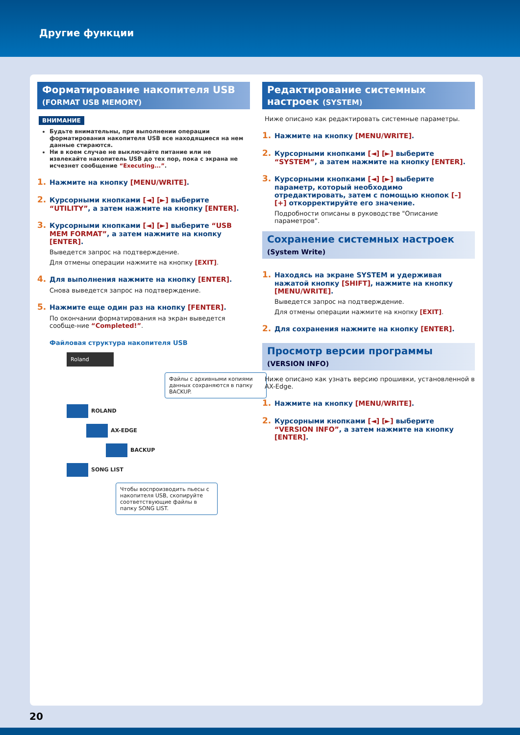Другие функции
Форматирование накопителя USB
(FORMAT USB MEMORY)
ВНИМАНИЕ
Будьте внимательны, при выполнении операции форматирования накопителя USB все находящиеся на нем данные стираются.
Ни в коем случае не выключайте питание или не извлекайте накопитель USB до тех пор, пока с экрана не исчезнет сообщение “Executing...”.
1. Нажмите на кнопку [MENU/WRITE].
2. Курсорными кнопками [◄] [►] выберите “UTILITY”, а затем нажмите на кнопку [ENTER].
3. Курсорными кнопками [◄] [►] выберите “USB MEM FORMAT”, а затем нажмите на кнопку [ENTER].
Выведется запрос на подтверждение.
Для отмены операции нажмите на кнопку [EXIT].
4. Для выполнения нажмите на кнопку [ENTER].
Снова выведется запрос на подтверждение.
5. Нажмите еще один раз на кнопку [FENTER].
По окончании форматирования на экран выведется сообще-ние “Completed!”.
Файловая структура накопителя USB
Roland
Файлы с архивными копиями данных сохраняются в папку BACKUP.
ROLAND
AX-EDGE
BACKUP
SONG LIST
Чтобы воспроизводить пьесы с накопителя USB, скопируйте соответствующие файлы в папку SONG LIST.
Редактирование системных настроек (SYSTEM)
Ниже описано как редактировать системные параметры.
1. Нажмите на кнопку [MENU/WRITE].
2. Курсорными кнопками [◄] [►] выберите “SYSTEM”, а затем нажмите на кнопку [ENTER].
3. Курсорными кнопками [◄] [►] выберите параметр, который необходимо отредактировать, затем с помощью кнопок [–] [+] откорректируйте его значение.
Подробности описаны в руководстве "Описание параметров".
Сохранение системных настроек
(System Write)
1. Находясь на экране SYSTEM и удерживая нажатой кнопку [SHIFT], нажмите на кнопку [MENU/WRITE].
Выведется запрос на подтверждение.
Для отмены операции нажмите на кнопку [EXIT].
2. Для сохранения нажмите на кнопку [ENTER].
Просмотр версии программы
(VERSION INFO)
Ниже описано как узнать версию прошивки, установленной в AX-Edge.
1. Нажмите на кнопку [MENU/WRITE].
2. Курсорными кнопками [◄] [►] выберите “VERSION INFO”, а затем нажмите на кнопку [ENTER].
20